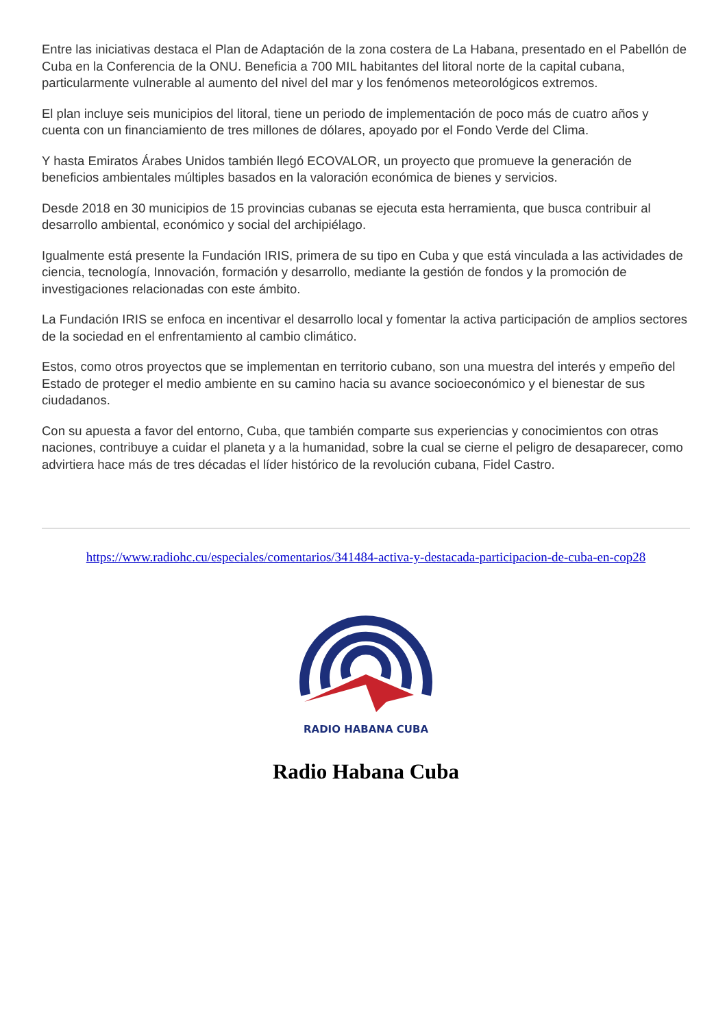Entre las iniciativas destaca el Plan de Adaptación de la zona costera de La Habana, presentado en el Pabellón de Cuba en la Conferencia de la ONU. Beneficia a 700 MIL habitantes del litoral norte de la capital cubana, particularmente vulnerable al aumento del nivel del mar y los fenómenos meteorológicos extremos.
El plan incluye seis municipios del litoral, tiene un periodo de implementación de poco más de cuatro años y cuenta con un financiamiento de tres millones de dólares, apoyado por el Fondo Verde del Clima.
Y hasta Emiratos Árabes Unidos también llegó ECOVALOR, un proyecto que promueve la generación de beneficios ambientales múltiples basados en la valoración económica de bienes y servicios.
Desde 2018 en 30 municipios de 15 provincias cubanas se ejecuta esta herramienta, que busca contribuir al desarrollo ambiental, económico y social del archipiélago.
Igualmente está presente la Fundación IRIS, primera de su tipo en Cuba y que está vinculada a las actividades de ciencia, tecnología, Innovación, formación y desarrollo, mediante la gestión de fondos y la promoción de investigaciones relacionadas con este ámbito.
La Fundación IRIS se enfoca en incentivar el desarrollo local y fomentar la activa participación de amplios sectores de la sociedad en el enfrentamiento al cambio climático.
Estos, como otros proyectos que se implementan en territorio cubano, son una muestra del interés y empeño del Estado de proteger el medio ambiente en su camino hacia su avance socioeconómico y el bienestar de sus ciudadanos.
Con su apuesta a favor del entorno, Cuba, que también comparte sus experiencias y conocimientos con otras naciones, contribuye a cuidar el planeta y a la humanidad, sobre la cual se cierne el peligro de desaparecer, como advirtiera hace más de tres décadas el líder histórico de la revolución cubana, Fidel Castro.
https://www.radiohc.cu/especiales/comentarios/341484-activa-y-destacada-participacion-de-cuba-en-cop28
RADIO HABANA CUBA
Radio Habana Cuba